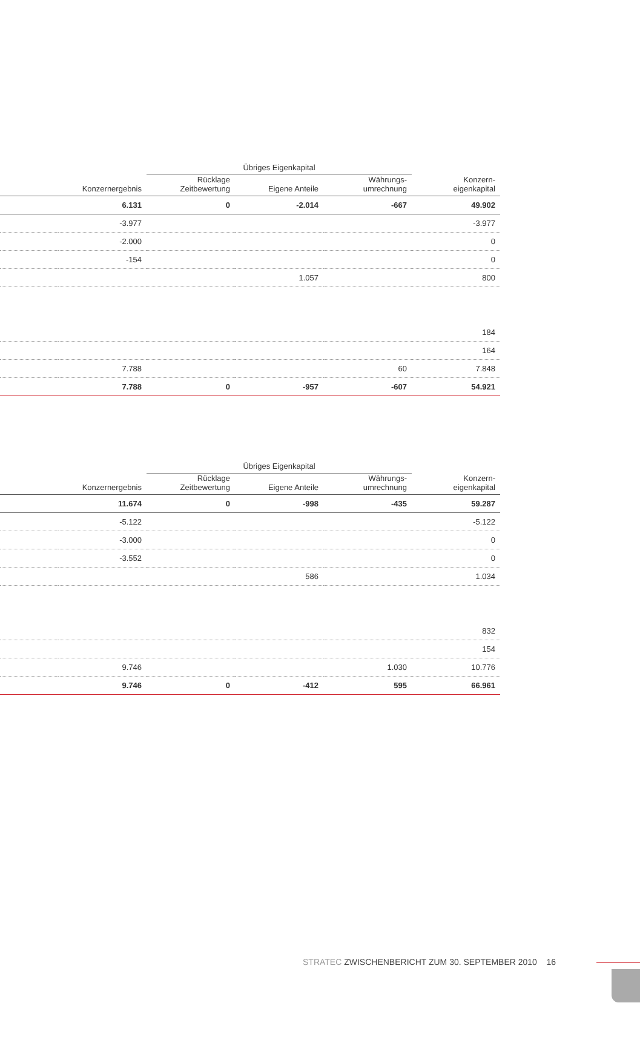| | | Übriges Eigenkapital | | | |
| --- | --- | --- | --- | --- | --- |
| | Konzernergebnis | Rücklage Zeitbewertung | Eigene Anteile | Währungs- umrechnung | Konzern- eigenkapital |
| | 6.131 | 0 | -2.014 | -667 | 49.902 |
| | -3.977 | | | | -3.977 |
| | -2.000 | | | | 0 |
| | -154 | | | | 0 |
| | | | 1.057 | | 800 |
| | | | | | 184 |
| | | | | | 164 |
| | 7.788 | | | 60 | 7.848 |
| | 7.788 | 0 | -957 | -607 | 54.921 |
| | | Übriges Eigenkapital | | | |
| --- | --- | --- | --- | --- | --- |
| | Konzernergebnis | Rücklage Zeitbewertung | Eigene Anteile | Währungs- umrechnung | Konzern- eigenkapital |
| | 11.674 | 0 | -998 | -435 | 59.287 |
| | -5.122 | | | | -5.122 |
| | -3.000 | | | | 0 |
| | -3.552 | | | | 0 |
| | | | 586 | | 1.034 |
| | | | | | 832 |
| | | | | | 154 |
| | 9.746 | | | 1.030 | 10.776 |
| | 9.746 | 0 | -412 | 595 | 66.961 |
STRATEC ZWISCHENBERICHT ZUM 30. SEPTEMBER 2010 16